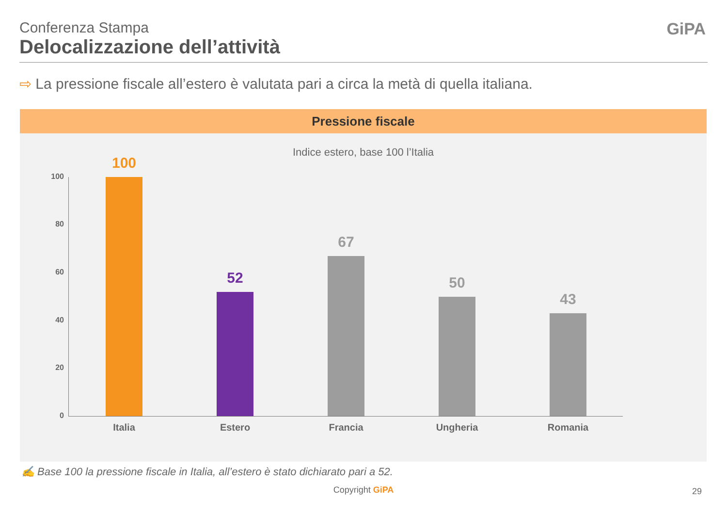Conferenza Stampa
Delocalizzazione dell’attività
GiPA
⇨ La pressione fiscale all’estero è valutata pari a circa la metà di quella italiana.
Pressione fiscale
Indice estero, base 100 l’Italia
100
80
60
40
20
0
100 52 67 50 43
Italia Estero Francia Ungheria Romania
✍ Base 100 la pressione fiscale in Italia, all’estero è stato dichiarato pari a 52.
Copyright GiPA 29